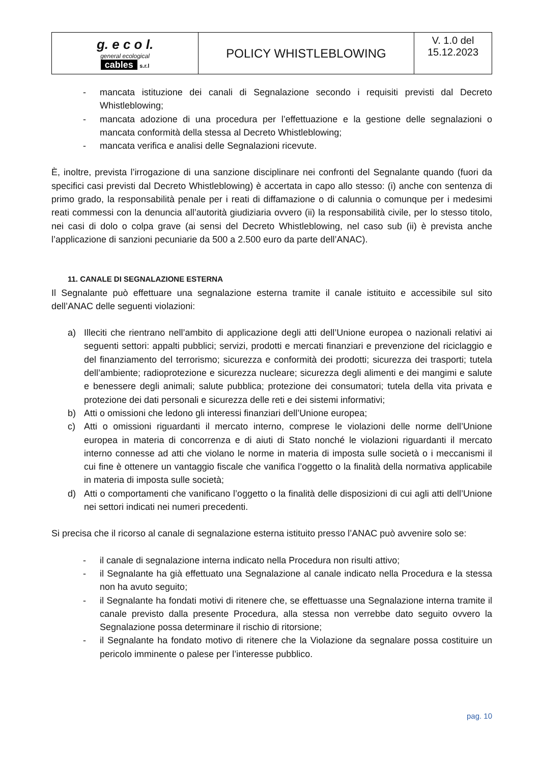| g. e c o l. general ecological cables s.r.l | POLICY WHISTLEBLOWING | V. 1.0 del 15.12.2023 |
- mancata istituzione dei canali di Segnalazione secondo i requisiti previsti dal Decreto Whistleblowing;
- mancata adozione di una procedura per l’effettuazione e la gestione delle segnalazioni o mancata conformità della stessa al Decreto Whistleblowing;
- mancata verifica e analisi delle Segnalazioni ricevute.
È, inoltre, prevista l’irrogazione di una sanzione disciplinare nei confronti del Segnalante quando (fuori da specifici casi previsti dal Decreto Whistleblowing) è accertata in capo allo stesso: (i) anche con sentenza di primo grado, la responsabilità penale per i reati di diffamazione o di calunnia o comunque per i medesimi reati commessi con la denuncia all’autorità giudiziaria ovvero (ii) la responsabilità civile, per lo stesso titolo, nei casi di dolo o colpa grave (ai sensi del Decreto Whistleblowing, nel caso sub (ii) è prevista anche l’applicazione di sanzioni pecuniarie da 500 a 2.500 euro da parte dell’ANAC).
11. CANALE DI SEGNALAZIONE ESTERNA
Il Segnalante può effettuare una segnalazione esterna tramite il canale istituito e accessibile sul sito dell’ANAC delle seguenti violazioni:
a) Illeciti che rientrano nell’ambito di applicazione degli atti dell’Unione europea o nazionali relativi ai seguenti settori: appalti pubblici; servizi, prodotti e mercati finanziari e prevenzione del riciclaggio e del finanziamento del terrorismo; sicurezza e conformità dei prodotti; sicurezza dei trasporti; tutela dell’ambiente; radioprotezione e sicurezza nucleare; sicurezza degli alimenti e dei mangimi e salute e benessere degli animali; salute pubblica; protezione dei consumatori; tutela della vita privata e protezione dei dati personali e sicurezza delle reti e dei sistemi informativi;
b) Atti o omissioni che ledono gli interessi finanziari dell’Unione europea;
c) Atti o omissioni riguardanti il mercato interno, comprese le violazioni delle norme dell’Unione europea in materia di concorrenza e di aiuti di Stato nonché le violazioni riguardanti il mercato interno connesse ad atti che violano le norme in materia di imposta sulle società o i meccanismi il cui fine è ottenere un vantaggio fiscale che vanifica l’oggetto o la finalità della normativa applicabile in materia di imposta sulle società;
d) Atti o comportamenti che vanificano l’oggetto o la finalità delle disposizioni di cui agli atti dell’Unione nei settori indicati nei numeri precedenti.
Si precisa che il ricorso al canale di segnalazione esterna istituito presso l’ANAC può avvenire solo se:
- il canale di segnalazione interna indicato nella Procedura non risulti attivo;
- il Segnalante ha già effettuato una Segnalazione al canale indicato nella Procedura e la stessa non ha avuto seguito;
- il Segnalante ha fondati motivi di ritenere che, se effettuasse una Segnalazione interna tramite il canale previsto dalla presente Procedura, alla stessa non verrebbe dato seguito ovvero la Segnalazione possa determinare il rischio di ritorsione;
- il Segnalante ha fondato motivo di ritenere che la Violazione da segnalare possa costituire un pericolo imminente o palese per l’interesse pubblico.
pag. 10